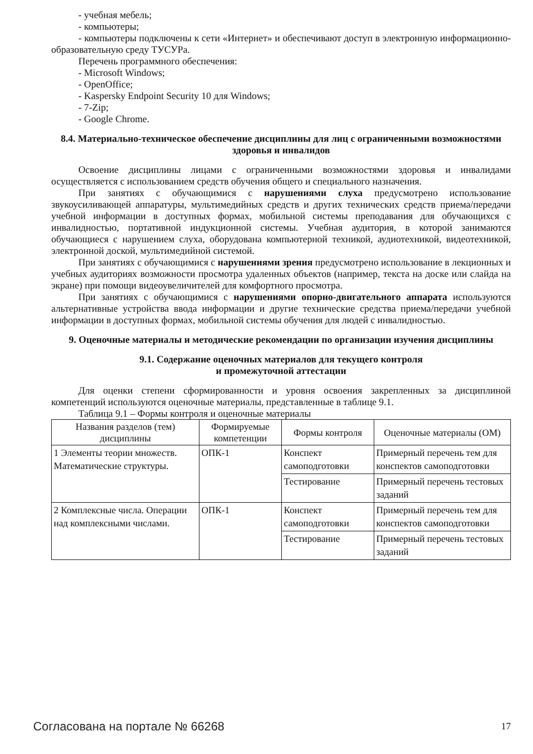- учебная мебель;
- компьютеры;
- компьютеры подключены к сети «Интернет» и обеспечивают доступ в электронную информационно-образовательную среду ТУСУРа.
Перечень программного обеспечения:
- Microsoft Windows;
- OpenOffice;
- Kaspersky Endpoint Security 10 для Windows;
- 7-Zip;
- Google Chrome.
8.4. Материально-техническое обеспечение дисциплины для лиц с ограниченными возможностями здоровья и инвалидов
Освоение дисциплины лицами с ограниченными возможностями здоровья и инвалидами осуществляется с использованием средств обучения общего и специального назначения.
При занятиях с обучающимися с нарушениями слуха предусмотрено использование звукоусиливающей аппаратуры, мультимедийных средств и других технических средств приема/передачи учебной информации в доступных формах, мобильной системы преподавания для обучающихся с инвалидностью, портативной индукционной системы. Учебная аудитория, в которой занимаются обучающиеся с нарушением слуха, оборудована компьютерной техникой, аудиотехникой, видеотехникой, электронной доской, мультимедийной системой.
При занятиях с обучающимися с нарушениями зрения предусмотрено использование в лекционных и учебных аудиториях возможности просмотра удаленных объектов (например, текста на доске или слайда на экране) при помощи видеоувеличителей для комфортного просмотра.
При занятиях с обучающимися с нарушениями опорно-двигательного аппарата используются альтернативные устройства ввода информации и другие технические средства приема/передачи учебной информации в доступных формах, мобильной системы обучения для людей с инвалидностью.
9. Оценочные материалы и методические рекомендации по организации изучения дисциплины
9.1. Содержание оценочных материалов для текущего контроля
и промежуточной аттестации
Для оценки степени сформированности и уровня освоения закрепленных за дисциплиной компетенций используются оценочные материалы, представленные в таблице 9.1.
Таблица 9.1 – Формы контроля и оценочные материалы
| Названия разделов (тем) дисциплины | Формируемые компетенции | Формы контроля | Оценочные материалы (ОМ) |
| --- | --- | --- | --- |
| 1 Элементы теории множеств. Математические структуры. | ОПК-1 | Конспект самоподготовки | Примерный перечень тем для конспектов самоподготовки |
| | | Тестирование | Примерный перечень тестовых заданий |
| 2 Комплексные числа. Операции над комплексными числами. | ОПК-1 | Конспект самоподготовки | Примерный перечень тем для конспектов самоподготовки |
| | | Тестирование | Примерный перечень тестовых заданий |
Согласована на портале № 66268 17